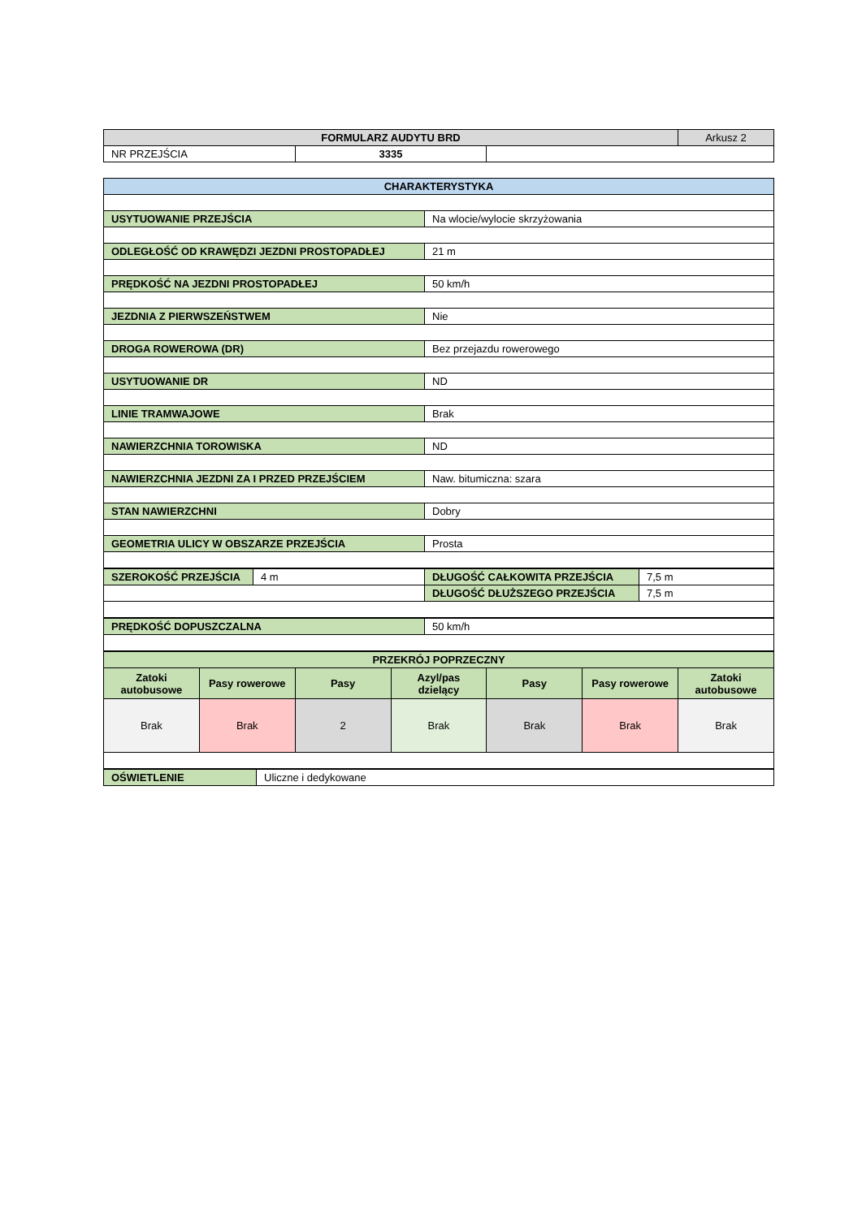| FORMULARZ AUDYTU BRD | | | Arkusz 2 |
| NR PRZEJŚCIA | 3335 | | |
| CHARAKTERYSTYKA | |
| USYTUOWANIE PRZEJŚCIA | Na wlocie/wylocie skrzyżowania |
| ODLEGŁOŚĆ OD KRAWĘDZI JEZDNI PROSTOPADŁEJ | 21 m |
| PRĘDKOŚĆ NA JEZDNI PROSTOPADŁEJ | 50 km/h |
| JEZDNIA Z PIERWSZEŃSTWEM | Nie |
| DROGA ROWEROWA (DR) | Bez przejazdu rowerowego |
| USYTUOWANIE DR | ND |
| LINIE TRAMWAJOWE | Brak |
| NAWIERZCHNIA TOROWISKA | ND |
| NAWIERZCHNIA JEZDNI ZA I PRZED PRZEJŚCIEM | Naw. bitumiczna: szara |
| STAN NAWIERZCHNI | Dobry |
| GEOMETRIA ULICY W OBSZARZE PRZEJŚCIA | Prosta |
| SZEROKOŚĆ PRZEJŚCIA | 4 m | DŁUGOŚĆ CAŁKOWITA PRZEJŚCIA | 7,5 m |
| | | DŁUGOŚĆ DŁUŻSZEGO PRZEJŚCIA | 7,5 m |
| PRĘDKOŚĆ DOPUSZCZALNA | 50 km/h |
| PRZEKRÓJ POPRZECZNY | | | | | | |
| --- | --- | --- | --- | --- | --- | --- |
| Zatoki autobusowe | Pasy rowerowe | Pasy | Azyl/pas dzielący | Pasy | Pasy rowerowe | Zatoki autobusowe |
| Brak | Brak | 2 | Brak | Brak | Brak | Brak |
| OŚWIETLENIE | Uliczne i dedykowane |